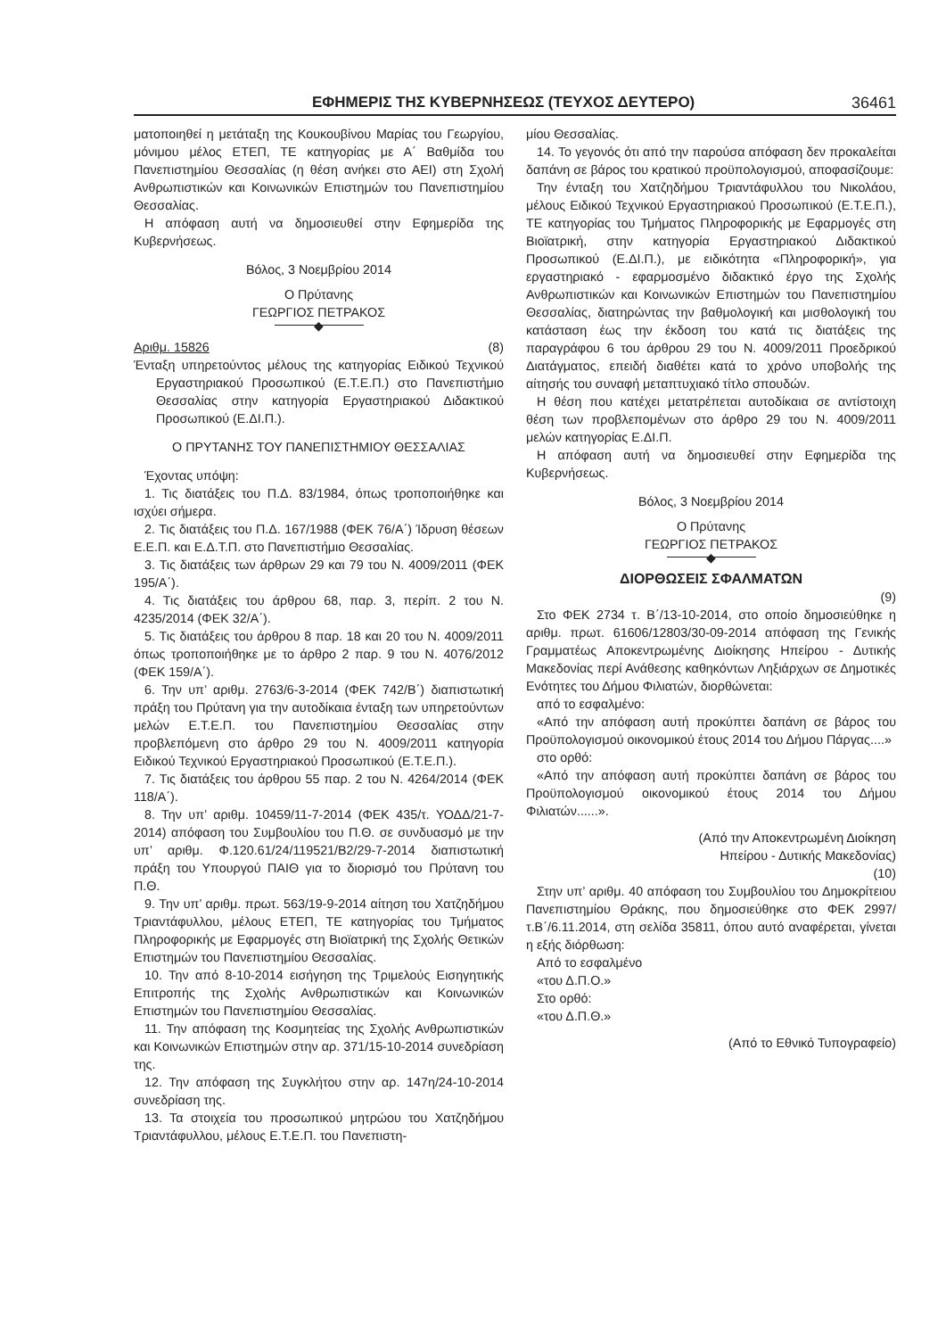ΕΦΗΜΕΡΙΣ ΤΗΣ ΚΥΒΕΡΝΗΣΕΩΣ (ΤΕΥΧΟΣ ΔΕΥΤΕΡΟ) 36461
ματοποιηθεί η μετάταξη της Κουκουβίνου Μαρίας του Γεωργίου, μόνιμου μέλος ΕΤΕΠ, ΤΕ κατηγορίας με Α΄ Βαθμίδα του Πανεπιστημίου Θεσσαλίας (η θέση ανήκει στο ΑΕΙ) στη Σχολή Ανθρωπιστικών και Κοινωνικών Επιστημών του Πανεπιστημίου Θεσσαλίας.
Η απόφαση αυτή να δημοσιευθεί στην Εφημερίδα της Κυβερνήσεως.
Βόλος, 3 Νοεμβρίου 2014
Ο Πρύτανης
ΓΕΩΡΓΙΟΣ ΠΕΤΡΑΚΟΣ
◆
Αριθμ. 15826 (8)
Ένταξη υπηρετούντος μέλους της κατηγορίας Ειδικού Τεχνικού Εργαστηριακού Προσωπικού (Ε.Τ.Ε.Π.) στο Πανεπιστήμιο Θεσσαλίας στην κατηγορία Εργαστηριακού Διδακτικού Προσωπικού (Ε.ΔΙ.Π.).
Ο ΠΡΥΤΑΝΗΣ ΤΟΥ ΠΑΝΕΠΙΣΤΗΜΙΟΥ ΘΕΣΣΑΛΙΑΣ
Έχοντας υπόψη:
1. Τις διατάξεις του Π.Δ. 83/1984, όπως τροποποιήθηκε και ισχύει σήμερα.
2. Τις διατάξεις του Π.Δ. 167/1988 (ΦΕΚ 76/Α΄) Ίδρυση θέσεων Ε.Ε.Π. και Ε.Δ.Τ.Π. στο Πανεπιστήμιο Θεσσαλίας.
3. Τις διατάξεις των άρθρων 29 και 79 του Ν. 4009/2011 (ΦΕΚ 195/Α΄).
4. Τις διατάξεις του άρθρου 68, παρ. 3, περίπ. 2 του Ν. 4235/2014 (ΦΕΚ 32/Α΄).
5. Τις διατάξεις του άρθρου 8 παρ. 18 και 20 του Ν. 4009/2011 όπως τροποποιήθηκε με το άρθρο 2 παρ. 9 του Ν. 4076/2012 (ΦΕΚ 159/Α΄).
6. Την υπ’ αριθμ. 2763/6-3-2014 (ΦΕΚ 742/Β΄) διαπιστωτική πράξη του Πρύτανη για την αυτοδίκαια ένταξη των υπηρετούντων μελών Ε.Τ.Ε.Π. του Πανεπιστημίου Θεσσαλίας στην προβλεπόμενη στο άρθρο 29 του Ν. 4009/2011 κατηγορία Ειδικού Τεχνικού Εργαστηριακού Προσωπικού (Ε.Τ.Ε.Π.).
7. Τις διατάξεις του άρθρου 55 παρ. 2 του Ν. 4264/2014 (ΦΕΚ 118/Α΄).
8. Την υπ’ αριθμ. 10459/11-7-2014 (ΦΕΚ 435/τ. ΥΟΔΔ/21-7-2014) απόφαση του Συμβουλίου του Π.Θ. σε συνδυασμό με την υπ’ αριθμ. Φ.120.61/24/119521/Β2/29-7-2014 διαπιστωτική πράξη του Υπουργού ΠΑΙΘ για το διορισμό του Πρύτανη του Π.Θ.
9. Την υπ’ αριθμ. πρωτ. 563/19-9-2014 αίτηση του Χατζηδήμου Τριαντάφυλλου, μέλους ΕΤΕΠ, ΤΕ κατηγορίας του Τμήματος Πληροφορικής με Εφαρμογές στη Βιοϊατρική της Σχολής Θετικών Επιστημών του Πανεπιστημίου Θεσσαλίας.
10. Την από 8-10-2014 εισήγηση της Τριμελούς Εισηγητικής Επιτροπής της Σχολής Ανθρωπιστικών και Κοινωνικών Επιστημών του Πανεπιστημίου Θεσσαλίας.
11. Την απόφαση της Κοσμητείας της Σχολής Ανθρωπιστικών και Κοινωνικών Επιστημών στην αρ. 371/15-10-2014 συνεδρίαση της.
12. Την απόφαση της Συγκλήτου στην αρ. 147η/24-10-2014 συνεδρίαση της.
13. Τα στοιχεία του προσωπικού μητρώου του Χατζηδήμου Τριαντάφυλλου, μέλους Ε.Τ.Ε.Π. του Πανεπιστη-
μίου Θεσσαλίας.
14. Το γεγονός ότι από την παρούσα απόφαση δεν προκαλείται δαπάνη σε βάρος του κρατικού προϋπολογισμού, αποφασίζουμε:
Την ένταξη του Χατζηδήμου Τριαντάφυλλου του Νικολάου, μέλους Ειδικού Τεχνικού Εργαστηριακού Προσωπικού (Ε.Τ.Ε.Π.), ΤΕ κατηγορίας του Τμήματος Πληροφορικής με Εφαρμογές στη Βιοϊατρική, στην κατηγορία Εργαστηριακού Διδακτικού Προσωπικού (Ε.ΔΙ.Π.), με ειδικότητα «Πληροφορική», για εργαστηριακό - εφαρμοσμένο διδακτικό έργο της Σχολής Ανθρωπιστικών και Κοινωνικών Επιστημών του Πανεπιστημίου Θεσσαλίας, διατηρώντας την βαθμολογική και μισθολογική του κατάσταση έως την έκδοση του κατά τις διατάξεις της παραγράφου 6 του άρθρου 29 του Ν. 4009/2011 Προεδρικού Διατάγματος, επειδή διαθέτει κατά το χρόνο υποβολής της αίτησής του συναφή μεταπτυχιακό τίτλο σπουδών.
Η θέση που κατέχει μετατρέπεται αυτοδίκαια σε αντίστοιχη θέση των προβλεπομένων στο άρθρο 29 του Ν. 4009/2011 μελών κατηγορίας Ε.ΔΙ.Π.
Η απόφαση αυτή να δημοσιευθεί στην Εφημερίδα της Κυβερνήσεως.
Βόλος, 3 Νοεμβρίου 2014
Ο Πρύτανης
ΓΕΩΡΓΙΟΣ ΠΕΤΡΑΚΟΣ
◆
ΔΙΟΡΘΩΣΕΙΣ ΣΦΑΛΜΑΤΩΝ
(9)
Στο ΦΕΚ 2734 τ. Β΄/13-10-2014, στο οποίο δημοσιεύθηκε η αριθμ. πρωτ. 61606/12803/30-09-2014 απόφαση της Γενικής Γραμματέως Αποκεντρωμένης Διοίκησης Ηπείρου - Δυτικής Μακεδονίας περί Ανάθεσης καθηκόντων Ληξιάρχων σε Δημοτικές Ενότητες του Δήμου Φιλιατών, διορθώνεται:
από το εσφαλμένο:
«Από την απόφαση αυτή προκύπτει δαπάνη σε βάρος του Προϋπολογισμού οικονομικού έτους 2014 του Δήμου Πάργας....»
στο ορθό:
«Από την απόφαση αυτή προκύπτει δαπάνη σε βάρος του Προϋπολογισμού οικονομικού έτους 2014 του Δήμου Φιλιατών......».
(Από την Αποκεντρωμένη Διοίκηση
Ηπείρου - Δυτικής Μακεδονίας)
(10)
Στην υπ’ αριθμ. 40 απόφαση του Συμβουλίου του Δημοκρίτειου Πανεπιστημίου Θράκης, που δημοσιεύθηκε στο ΦΕΚ 2997/τ.Β΄/6.11.2014, στη σελίδα 35811, όπου αυτό αναφέρεται, γίνεται η εξής διόρθωση:
Από το εσφαλμένο
«του Δ.Π.Ο.»
Στο ορθό:
«του Δ.Π.Θ.»
(Από το Εθνικό Τυπογραφείο)